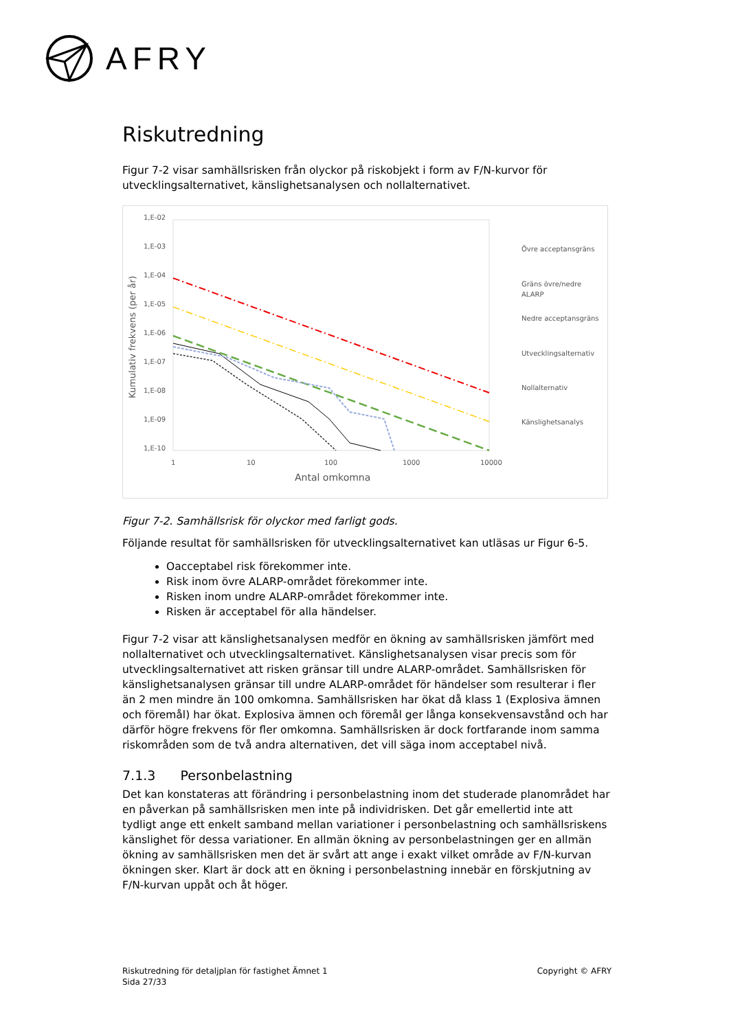AFRY
Riskutredning
Figur 7-2 visar samhällsrisken från olyckor på riskobjekt i form av F/N-kurvor för utvecklingsalternativet, känslighetsanalysen och nollalternativet.
1,E-02
1,E-03
1,E-04
1,E-05
1,E-06
1,E-07
1,E-08
1,E-09
1,E-10
1
10
100
1000
10000
Antal omkomna
Kumulativ frekvens (per år)
Övre acceptansgräns
Gräns övre/nedre
ALARP
Nedre acceptansgräns
Utvecklingsalternativ
Nollalternativ
Känslighetsanalys
Figur 7-2. Samhällsrisk för olyckor med farligt gods.
Följande resultat för samhällsrisken för utvecklingsalternativet kan utläsas ur Figur 6-5.
Oacceptabel risk förekommer inte.
Risk inom övre ALARP-området förekommer inte.
Risken inom undre ALARP-området förekommer inte.
Risken är acceptabel för alla händelser.
Figur 7-2 visar att känslighetsanalysen medför en ökning av samhällsrisken jämfört med nollalternativet och utvecklingsalternativet. Känslighetsanalysen visar precis som för utvecklingsalternativet att risken gränsar till undre ALARP-området. Samhällsrisken för känslighetsanalysen gränsar till undre ALARP-området för händelser som resulterar i fler än 2 men mindre än 100 omkomna. Samhällsrisken har ökat då klass 1 (Explosiva ämnen och föremål) har ökat. Explosiva ämnen och föremål ger långa konsekvensavstånd och har därför högre frekvens för fler omkomna. Samhällsrisken är dock fortfarande inom samma riskområden som de två andra alternativen, det vill säga inom acceptabel nivå.
7.1.3 Personbelastning
Det kan konstateras att förändring i personbelastning inom det studerade planområdet har en påverkan på samhällsrisken men inte på individrisken. Det går emellertid inte att tydligt ange ett enkelt samband mellan variationer i personbelastning och samhällsriskens känslighet för dessa variationer. En allmän ökning av personbelastningen ger en allmän ökning av samhällsrisken men det är svårt att ange i exakt vilket område av F/N-kurvan ökningen sker. Klart är dock att en ökning i personbelastning innebär en förskjutning av F/N-kurvan uppåt och åt höger.
Riskutredning för detaljplan för fastighet Ämnet 1
Sida 27/33
Copyright © AFRY